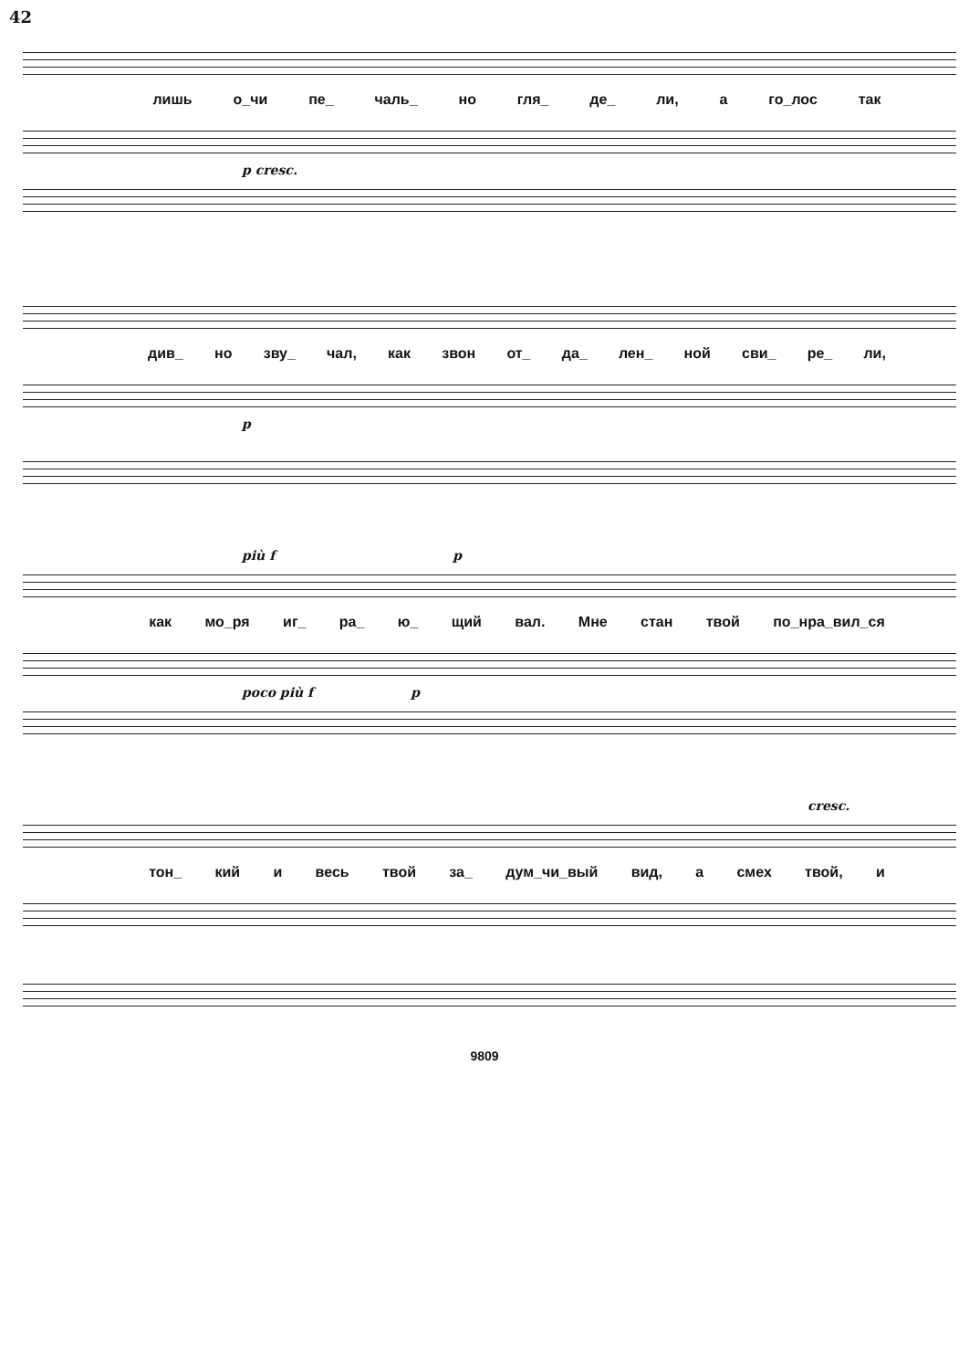42
лишь о_чи пе_ чаль_ но гля_ де_ ли, а го_лос так
p cresc.
див_ но зву_ чал, как звон от_ да_ лен_ ной сви_ ре_ ли,
p
più f p
как мо_ря иг_ ра_ ю_ щий вал. Мне стан твой по_нра_вил_ся
poco più f p
cresc.
тон_ кий и весь твой за_ дум_чи_вый вид, а смех твой, и
9809